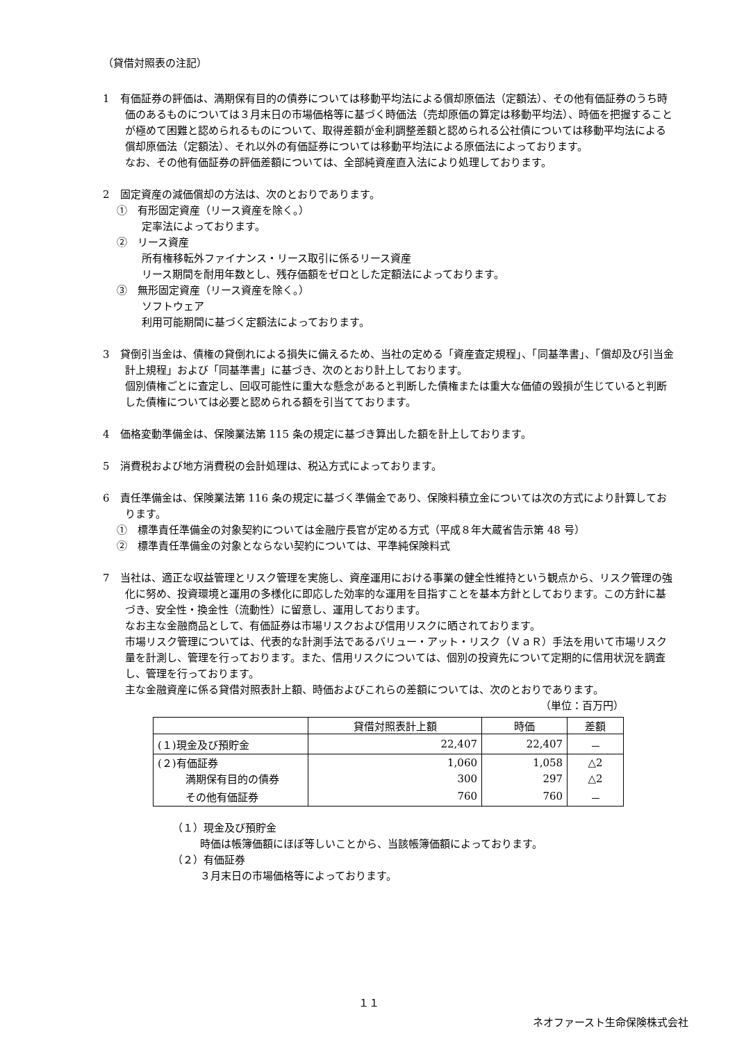（貸借対照表の注記）
1　有価証券の評価は、満期保有目的の債券については移動平均法による償却原価法（定額法）、その他有価証券のうち時価のあるものについては３月末日の市場価格等に基づく時価法（売却原価の算定は移動平均法）、時価を把握することが極めて困難と認められるものについて、取得差額が金利調整差額と認められる公社債については移動平均法による償却原価法（定額法）、それ以外の有価証券については移動平均法による原価法によっております。
なお、その他有価証券の評価差額については、全部純資産直入法により処理しております。
2　固定資産の減価償却の方法は、次のとおりであります。
①　有形固定資産（リース資産を除く。）
定率法によっております。
②　リース資産
所有権移転外ファイナンス・リース取引に係るリース資産
リース期間を耐用年数とし、残存価額をゼロとした定額法によっております。
③　無形固定資産（リース資産を除く。）
ソフトウェア
利用可能期間に基づく定額法によっております。
3　貸倒引当金は、債権の貸倒れによる損失に備えるため、当社の定める「資産査定規程」、「同基準書」、「償却及び引当金計上規程」および「同基準書」に基づき、次のとおり計上しております。
個別債権ごとに査定し、回収可能性に重大な懸念があると判断した債権または重大な価値の毀損が生じていると判断した債権については必要と認められる額を引当てております。
4　価格変動準備金は、保険業法第 115 条の規定に基づき算出した額を計上しております。
5　消費税および地方消費税の会計処理は、税込方式によっております。
6　責任準備金は、保険業法第 116 条の規定に基づく準備金であり、保険料積立金については次の方式により計算しております。
①　標準責任準備金の対象契約については金融庁長官が定める方式（平成８年大蔵省告示第 48 号）
②　標準責任準備金の対象とならない契約については、平準純保険料式
7　当社は、適正な収益管理とリスク管理を実施し、資産運用における事業の健全性維持という観点から、リスク管理の強化に努め、投資環境と運用の多様化に即応した効率的な運用を目指すことを基本方針としております。この方針に基づき、安全性・換金性（流動性）に留意し、運用しております。
なお主な金融商品として、有価証券は市場リスクおよび信用リスクに晒されております。
市場リスク管理については、代表的な計測手法であるバリュー・アット・リスク（ＶａＲ）手法を用いて市場リスク量を計測し、管理を行っております。また、信用リスクについては、個別の投資先について定期的に信用状況を調査し、管理を行っております。
主な金融資産に係る貸借対照表計上額、時価およびこれらの差額については、次のとおりであります。
（単位：百万円）
| | 貸借対照表計上額 | 時価 | 差額 |
| --- | --- | --- | --- |
| (１)現金及び預貯金 | 22,407 | 22,407 | － |
| (２)有価証券 | 1,060 | 1,058 | △2 |
| 満期保有目的の債券 | 300 | 297 | △2 |
| その他有価証券 | 760 | 760 | － |
（１）現金及び預貯金
時価は帳簿価額にほぼ等しいことから、当該帳簿価額によっております。
（２）有価証券
３月末日の市場価格等によっております。
１１
ネオファースト生命保険株式会社